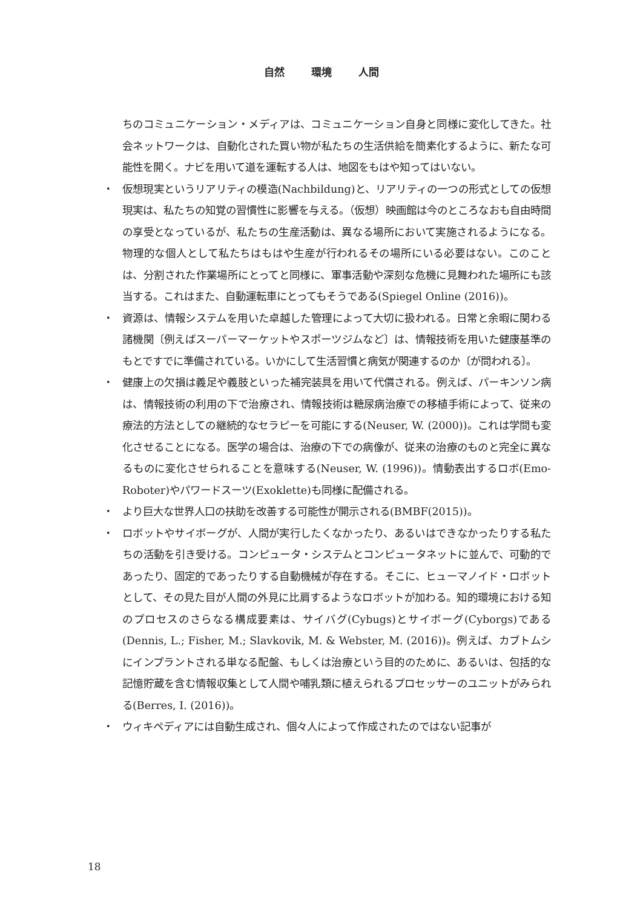自然 環境 人間
ちのコミュニケーション・メディアは、コミュニケーション自身と同様に変化してきた。社会ネットワークは、自動化された買い物が私たちの生活供給を簡素化するように、新たな可能性を開く。ナビを用いて道を運転する人は、地図をもはや知ってはいない。
・ 仮想現実というリアリティの模造(Nachbildung)と、リアリティの一つの形式としての仮想現実は、私たちの知覚の習慣性に影響を与える。（仮想）映画館は今のところなおも自由時間の享受となっているが、私たちの生産活動は、異なる場所において実施されるようになる。物理的な個人として私たちはもはや生産が行われるその場所にいる必要はない。このことは、分割された作業場所にとってと同様に、軍事活動や深刻な危機に見舞われた場所にも該当する。これはまた、自動運転車にとってもそうである(Spiegel Online (2016))。
・ 資源は、情報システムを用いた卓越した管理によって大切に扱われる。日常と余暇に関わる諸機関〔例えばスーパーマーケットやスポーツジムなど〕は、情報技術を用いた健康基準のもとですでに準備されている。いかにして生活習慣と病気が関連するのか〔が問われる〕。
・ 健康上の欠損は義足や義肢といった補完装具を用いて代償される。例えば、パーキンソン病は、情報技術の利用の下で治療され、情報技術は糖尿病治療での移植手術によって、従来の療法的方法としての継続的なセラピーを可能にする(Neuser, W. (2000))。これは学問も変化させることになる。医学の場合は、治療の下での病像が、従来の治療のものと完全に異なるものに変化させられることを意味する(Neuser, W. (1996))。情動表出するロボ(Emo-Roboter)やパワードスーツ(Exoklette)も同様に配備される。
・ より巨大な世界人口の扶助を改善する可能性が開示される(BMBF(2015))。
・ ロボットやサイボーグが、人間が実行したくなかったり、あるいはできなかったりする私たちの活動を引き受ける。コンピュータ・システムとコンピュータネットに並んで、可動的であったり、固定的であったりする自動機械が存在する。そこに、ヒューマノイド・ロボットとして、その見た目が人間の外見に比肩するようなロボットが加わる。知的環境における知のプロセスのさらなる構成要素は、サイバグ(Cybugs)とサイボーグ(Cyborgs)である(Dennis, L.; Fisher, M.; Slavkovik, M. & Webster, M. (2016))。例えば、カブトムシにインプラントされる単なる配盤、もしくは治療という目的のために、あるいは、包括的な記憶貯蔵を含む情報収集として人間や哺乳類に植えられるプロセッサーのユニットがみられる(Berres, I. (2016))。
・ ウィキペディアには自動生成され、個々人によって作成されたのではない記事が
18